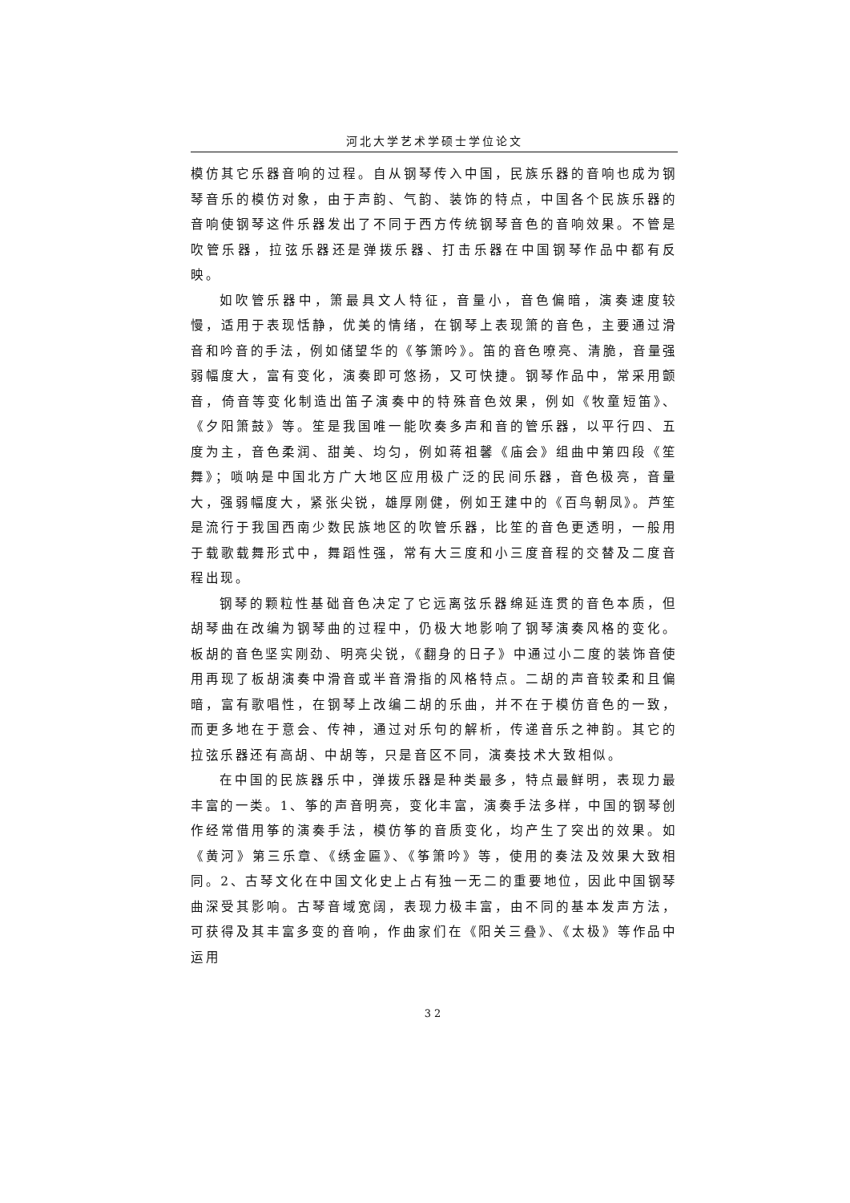河北大学艺术学硕士学位论文
模仿其它乐器音响的过程。自从钢琴传入中国，民族乐器的音响也成为钢琴音乐的模仿对象，由于声韵、气韵、装饰的特点，中国各个民族乐器的音响使钢琴这件乐器发出了不同于西方传统钢琴音色的音响效果。不管是吹管乐器，拉弦乐器还是弹拨乐器、打击乐器在中国钢琴作品中都有反映。
如吹管乐器中，箫最具文人特征，音量小，音色偏暗，演奏速度较慢，适用于表现恬静，优美的情绪，在钢琴上表现箫的音色，主要通过滑音和吟音的手法，例如储望华的《筝箫吟》。笛的音色嘹亮、清脆，音量强弱幅度大，富有变化，演奏即可悠扬，又可快捷。钢琴作品中，常采用颤音，倚音等变化制造出笛子演奏中的特殊音色效果，例如《牧童短笛》、《夕阳箫鼓》等。笙是我国唯一能吹奏多声和音的管乐器，以平行四、五度为主，音色柔润、甜美、均匀，例如蒋祖馨《庙会》组曲中第四段《笙舞》；唢呐是中国北方广大地区应用极广泛的民间乐器，音色极亮，音量大，强弱幅度大，紧张尖锐，雄厚刚健，例如王建中的《百鸟朝凤》。芦笙是流行于我国西南少数民族地区的吹管乐器，比笙的音色更透明，一般用于载歌载舞形式中，舞蹈性强，常有大三度和小三度音程的交替及二度音程出现。
钢琴的颗粒性基础音色决定了它远离弦乐器绵延连贯的音色本质，但胡琴曲在改编为钢琴曲的过程中，仍极大地影响了钢琴演奏风格的变化。板胡的音色坚实刚劲、明亮尖锐，《翻身的日子》中通过小二度的装饰音使用再现了板胡演奏中滑音或半音滑指的风格特点。二胡的声音较柔和且偏暗，富有歌唱性，在钢琴上改编二胡的乐曲，并不在于模仿音色的一致，而更多地在于意会、传神，通过对乐句的解析，传递音乐之神韵。其它的拉弦乐器还有高胡、中胡等，只是音区不同，演奏技术大致相似。
在中国的民族器乐中，弹拨乐器是种类最多，特点最鲜明，表现力最丰富的一类。1、筝的声音明亮，变化丰富，演奏手法多样，中国的钢琴创作经常借用筝的演奏手法，模仿筝的音质变化，均产生了突出的效果。如《黄河》第三乐章、《绣金匾》、《筝箫吟》等，使用的奏法及效果大致相同。2、古琴文化在中国文化史上占有独一无二的重要地位，因此中国钢琴曲深受其影响。古琴音域宽阔，表现力极丰富，由不同的基本发声方法，可获得及其丰富多变的音响，作曲家们在《阳关三叠》、《太极》等作品中运用
32